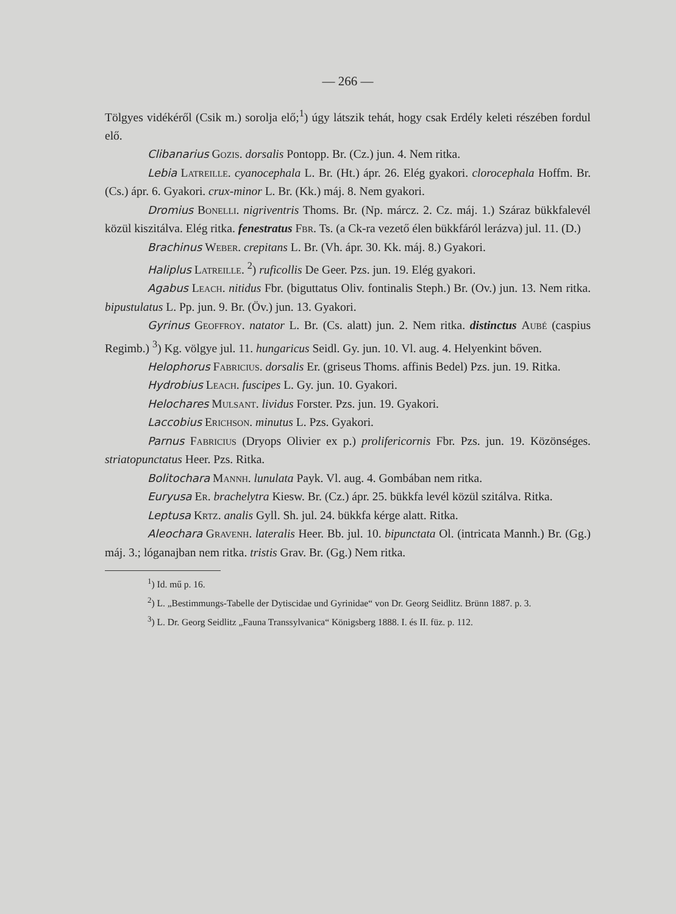— 266 —
Tölgyes vidékéről (Csik m.) sorolja elő;<sup>1</sup>) úgy látszik tehát, hogy csak Erdély keleti részében fordul elő.
Clibanarius Gozis. dorsalis Pontopp. Br. (Cz.) jun. 4. Nem ritka.
Lebia Latreille. cyanocephala L. Br. (Ht.) ápr. 26. Elég gyakori. clorocephala Hoffm. Br. (Cs.) ápr. 6. Gyakori. crux-minor L. Br. (Kk.) máj. 8. Nem gyakori.
Dromius Bonelli. nigriventris Thoms. Br. (Np. márcz. 2. Cz. máj. 1.) Száraz bükkfalevél közül kiszitálva. Elég ritka. fenestratus Fbr. Ts. (a Ck-ra vezető élen bükkfáról lerázva) jul. 11. (D.)
Brachinus Weber. crepitans L. Br. (Vh. ápr. 30. Kk. máj. 8.) Gyakori.
Haliplus Latreille. <sup>2</sup>) ruficollis De Geer. Pzs. jun. 19. Elég gyakori.
Agabus Leach. nitidus Fbr. (biguttatus Oliv. fontinalis Steph.) Br. (Ov.) jun. 13. Nem ritka. bipustulatus L. Pp. jun. 9. Br. (Öv.) jun. 13. Gyakori.
Gyrinus Geoffroy. natator L. Br. (Cs. alatt) jun. 2. Nem ritka. distinctus Aubé (caspius Regimb.) <sup>3</sup>) Kg. völgye jul. 11. hungaricus Seidl. Gy. jun. 10. Vl. aug. 4. Helyenkint bőven.
Helophorus Fabricius. dorsalis Er. (griseus Thoms. affinis Bedel) Pzs. jun. 19. Ritka.
Hydrobius Leach. fuscipes L. Gy. jun. 10. Gyakori.
Helochares Mulsant. lividus Forster. Pzs. jun. 19. Gyakori.
Laccobius Erichson. minutus L. Pzs. Gyakori.
Parnus Fabricius (Dryops Olivier ex p.) prolifericornis Fbr. Pzs. jun. 19. Közönséges. striatopunctatus Heer. Pzs. Ritka.
Bolitochara Mannh. lunulata Payk. Vl. aug. 4. Gombában nem ritka.
Euryusa Er. brachelytra Kiesw. Br. (Cz.) ápr. 25. bükkfa levél közül szitálva. Ritka.
Leptusa Krtz. analis Gyll. Sh. jul. 24. bükkfa kérge alatt. Ritka.
Aleochara Gravenh. lateralis Heer. Bb. jul. 10. bipunctata Ol. (intricata Mannh.) Br. (Gg.) máj. 3.; lóganajban nem ritka. tristis Grav. Br. (Gg.) Nem ritka.
<sup>1</sup>) Id. mű p. 16.
<sup>2</sup>) L. „Bestimmungs-Tabelle der Dytiscidae und Gyrinidae“ von Dr. Georg Seidlitz. Brünn 1887. p. 3.
<sup>3</sup>) L. Dr. Georg Seidlitz „Fauna Transsylvanica“ Königsberg 1888. I. és II. füz. p. 112.